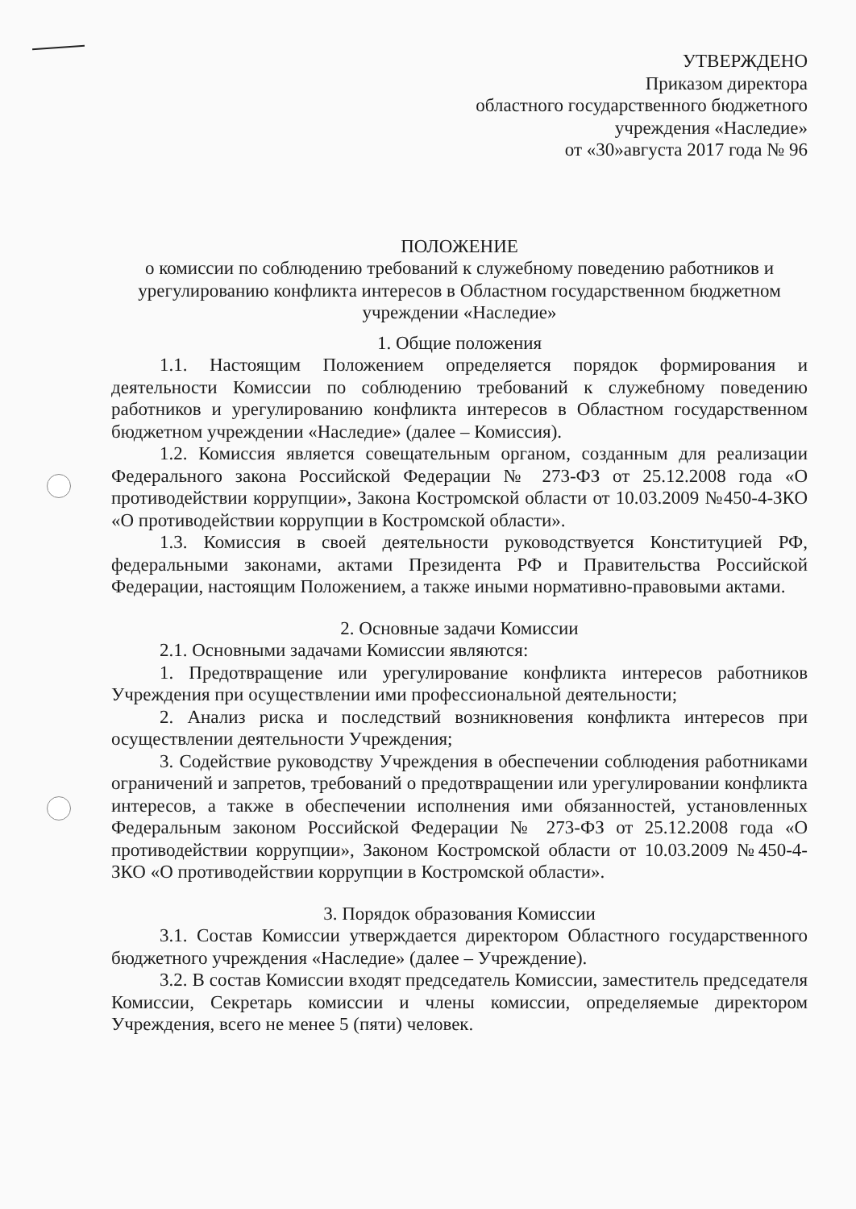УТВЕРЖДЕНО
Приказом директора
областного государственного бюджетного
учреждения «Наследие»
от «30»августа 2017 года № 96
ПОЛОЖЕНИЕ
о комиссии по соблюдению требований к служебному поведению работников и урегулированию конфликта интересов в Областном государственном бюджетном учреждении «Наследие»
1. Общие положения
1.1. Настоящим Положением определяется порядок формирования и деятельности Комиссии по соблюдению требований к служебному поведению работников и урегулированию конфликта интересов в Областном государственном бюджетном учреждении «Наследие» (далее – Комиссия).
1.2. Комиссия является совещательным органом, созданным для реализации Федерального закона Российской Федерации № 273-ФЗ от 25.12.2008 года «О противодействии коррупции», Закона Костромской области от 10.03.2009 №450-4-ЗКО «О противодействии коррупции в Костромской области».
1.3. Комиссия в своей деятельности руководствуется Конституцией РФ, федеральными законами, актами Президента РФ и Правительства Российской Федерации, настоящим Положением, а также иными нормативно-правовыми актами.
2. Основные задачи Комиссии
2.1. Основными задачами Комиссии являются:
1. Предотвращение или урегулирование конфликта интересов работников Учреждения при осуществлении ими профессиональной деятельности;
2. Анализ риска и последствий возникновения конфликта интересов при осуществлении деятельности Учреждения;
3. Содействие руководству Учреждения в обеспечении соблюдения работниками ограничений и запретов, требований о предотвращении или урегулировании конфликта интересов, а также в обеспечении исполнения ими обязанностей, установленных Федеральным законом Российской Федерации № 273-ФЗ от 25.12.2008 года «О противодействии коррупции», Законом Костромской области от 10.03.2009 №450-4-ЗКО «О противодействии коррупции в Костромской области».
3. Порядок образования Комиссии
3.1. Состав Комиссии утверждается директором Областного государственного бюджетного учреждения «Наследие» (далее – Учреждение).
3.2. В состав Комиссии входят председатель Комиссии, заместитель председателя Комиссии, Секретарь комиссии и члены комиссии, определяемые директором Учреждения, всего не менее 5 (пяти) человек.